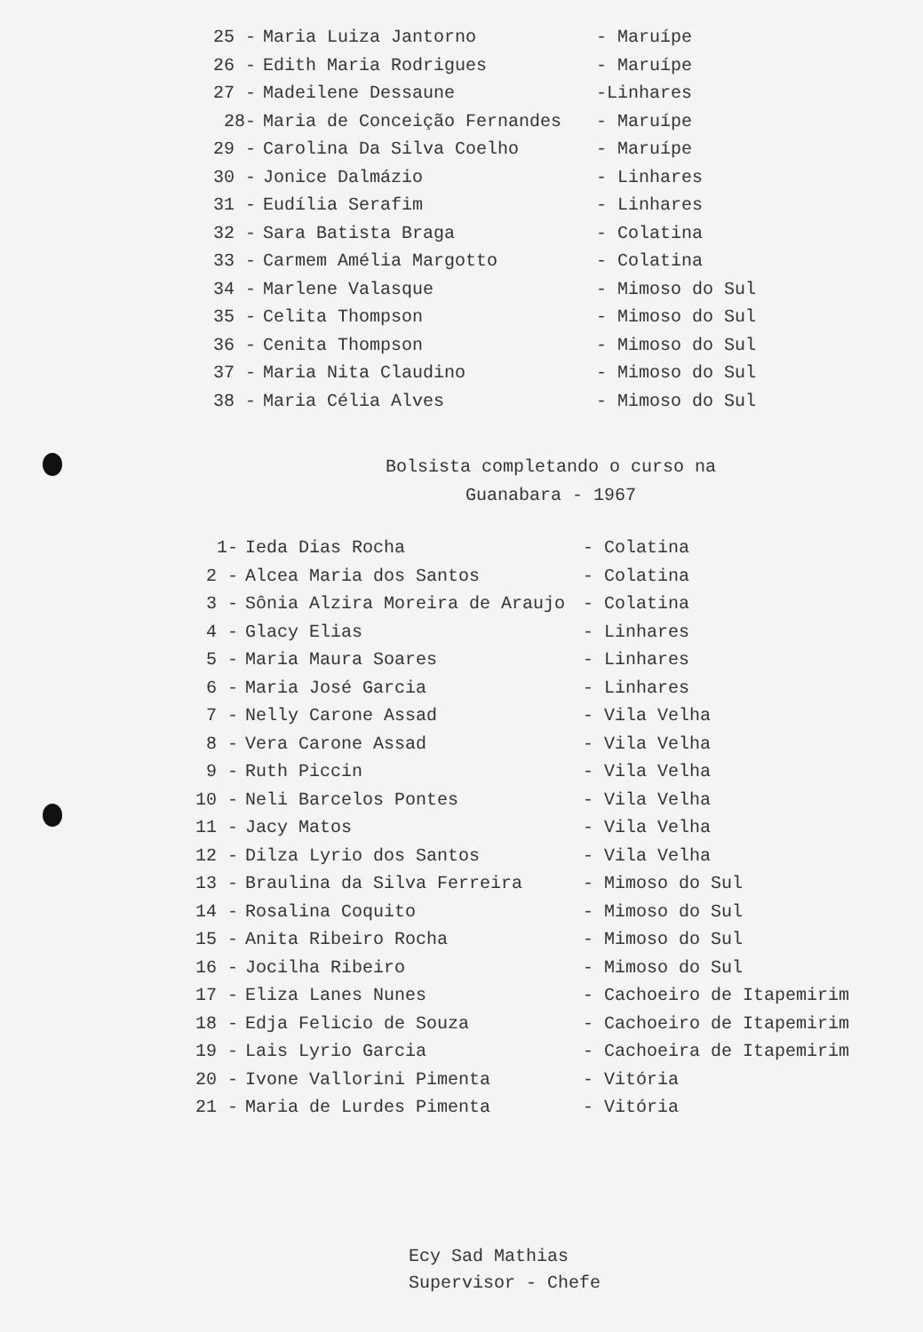| 25 - | Maria Luiza Jantorno | - Maruípe |
| 26 - | Edith Maria Rodrigues | - Maruípe |
| 27 - | Madeilene Dessaune | -Linhares |
| 28- | Maria de Conceição Fernandes | - Maruípe |
| 29 - | Carolina Da Silva Coelho | - Maruípe |
| 30 - | Jonice Dalmázio | - Linhares |
| 31 - | Eudília Serafim | - Linhares |
| 32 - | Sara Batista Braga | - Colatina |
| 33 - | Carmem Amélia Margotto | - Colatina |
| 34 - | Marlene Valasque | - Mimoso do Sul |
| 35 - | Celita Thompson | - Mimoso do Sul |
| 36 - | Cenita Thompson | - Mimoso do Sul |
| 37 - | Maria Nita Claudino | - Mimoso do Sul |
| 38 - | Maria Célia Alves | - Mimoso do Sul |
Bolsista completando o curso na
Guanabara - 1967
| 1- | Ieda Dias Rocha | - Colatina |
| 2 - | Alcea Maria dos Santos | - Colatina |
| 3 - | Sônia Alzira Moreira de Araujo | - Colatina |
| 4 - | Glacy Elias | - Linhares |
| 5 - | Maria Maura Soares | - Linhares |
| 6 - | Maria José Garcia | - Linhares |
| 7 - | Nelly Carone Assad | - Vila Velha |
| 8 - | Vera Carone Assad | - Vila Velha |
| 9 - | Ruth Piccin | - Vila Velha |
| 10 - | Neli Barcelos Pontes | - Vila Velha |
| 11 - | Jacy Matos | - Vila Velha |
| 12 - | Dilza Lyrio dos Santos | - Vila Velha |
| 13 - | Braulina da Silva Ferreira | - Mimoso do Sul |
| 14 - | Rosalina Coquito | - Mimoso do Sul |
| 15 - | Anita Ribeiro Rocha | - Mimoso do Sul |
| 16 - | Jocilha Ribeiro | - Mimoso do Sul |
| 17 - | Eliza Lanes Nunes | - Cachoeiro de Itapemirim |
| 18 - | Edja Felicio de Souza | - Cachoeiro de Itapemirim |
| 19 - | Lais Lyrio Garcia | - Cachoeira de Itapemirim |
| 20 - | Ivone Vallorini Pimenta | - Vitória |
| 21 - | Maria de Lurdes Pimenta | - Vitória |
Ecy Sad Mathias
Supervisor - Chefe